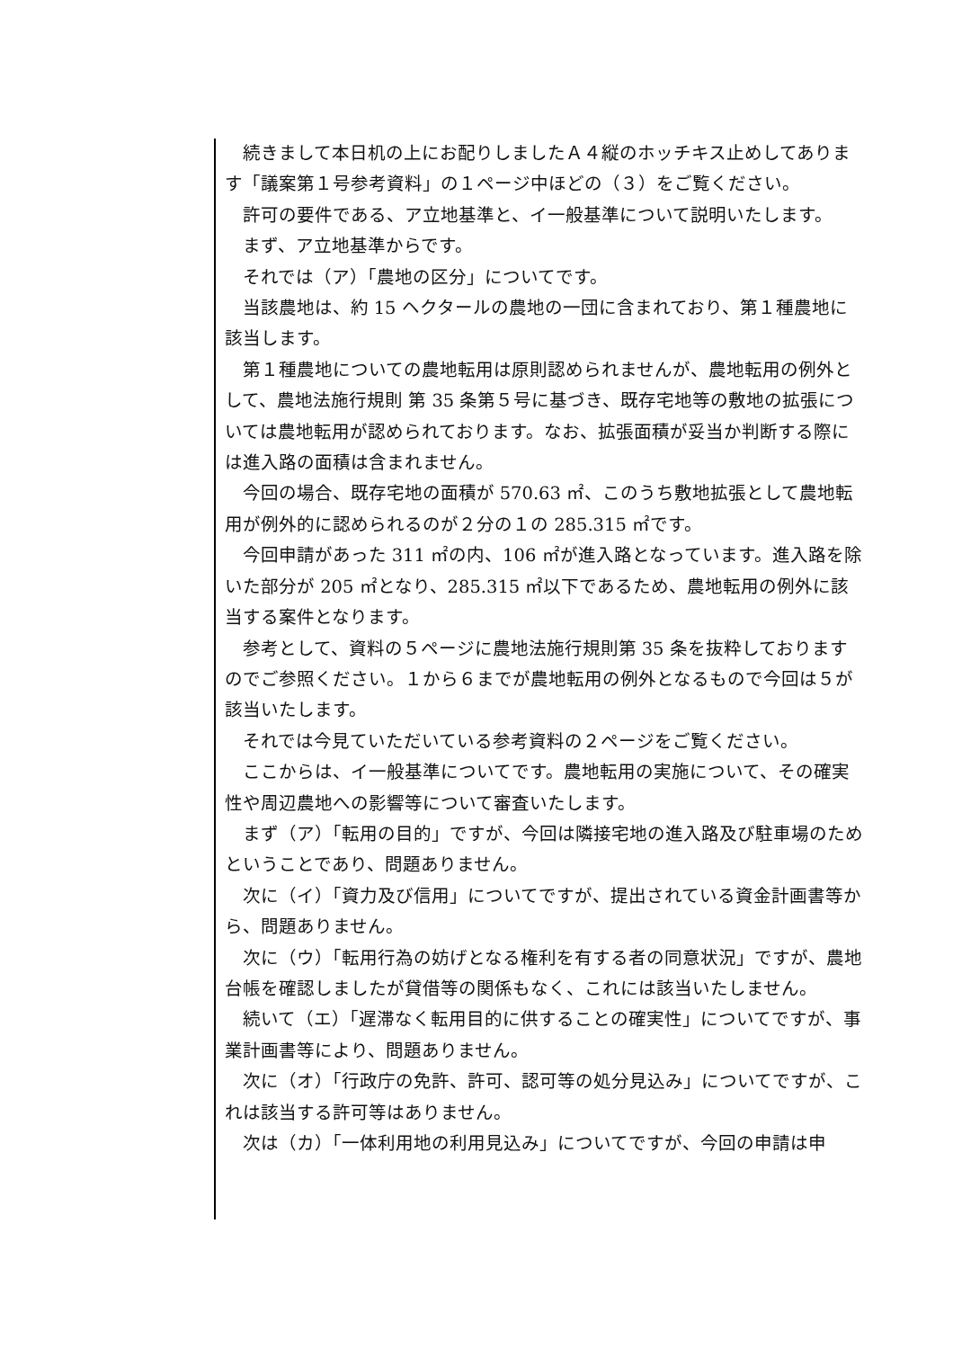続きまして本日机の上にお配りしましたＡ４縦のホッチキス止めしてあります「議案第１号参考資料」の１ページ中ほどの（３）をご覧ください。
許可の要件である、ア立地基準と、イ一般基準について説明いたします。
まず、ア立地基準からです。
それでは（ア）「農地の区分」についてです。
当該農地は、約 15 ヘクタールの農地の一団に含まれており、第１種農地に該当します。
第１種農地についての農地転用は原則認められませんが、農地転用の例外として、農地法施行規則 第 35 条第５号に基づき、既存宅地等の敷地の拡張については農地転用が認められております。なお、拡張面積が妥当か判断する際には進入路の面積は含まれません。
今回の場合、既存宅地の面積が 570.63 ㎡、このうち敷地拡張として農地転用が例外的に認められるのが２分の１の 285.315 ㎡です。
今回申請があった 311 ㎡の内、106 ㎡が進入路となっています。進入路を除いた部分が 205 ㎡となり、285.315 ㎡以下であるため、農地転用の例外に該当する案件となります。
参考として、資料の５ページに農地法施行規則第 35 条を抜粋しておりますのでご参照ください。１から６までが農地転用の例外となるもので今回は５が該当いたします。
それでは今見ていただいている参考資料の２ページをご覧ください。
ここからは、イ一般基準についてです。農地転用の実施について、その確実性や周辺農地への影響等について審査いたします。
まず（ア）「転用の目的」ですが、今回は隣接宅地の進入路及び駐車場のためということであり、問題ありません。
次に（イ）「資力及び信用」についてですが、提出されている資金計画書等から、問題ありません。
次に（ウ）「転用行為の妨げとなる権利を有する者の同意状況」ですが、農地台帳を確認しましたが貸借等の関係もなく、これには該当いたしません。
続いて（エ）「遅滞なく転用目的に供することの確実性」についてですが、事業計画書等により、問題ありません。
次に（オ）「行政庁の免許、許可、認可等の処分見込み」についてですが、これは該当する許可等はありません。
次は（カ）「一体利用地の利用見込み」についてですが、今回の申請は申